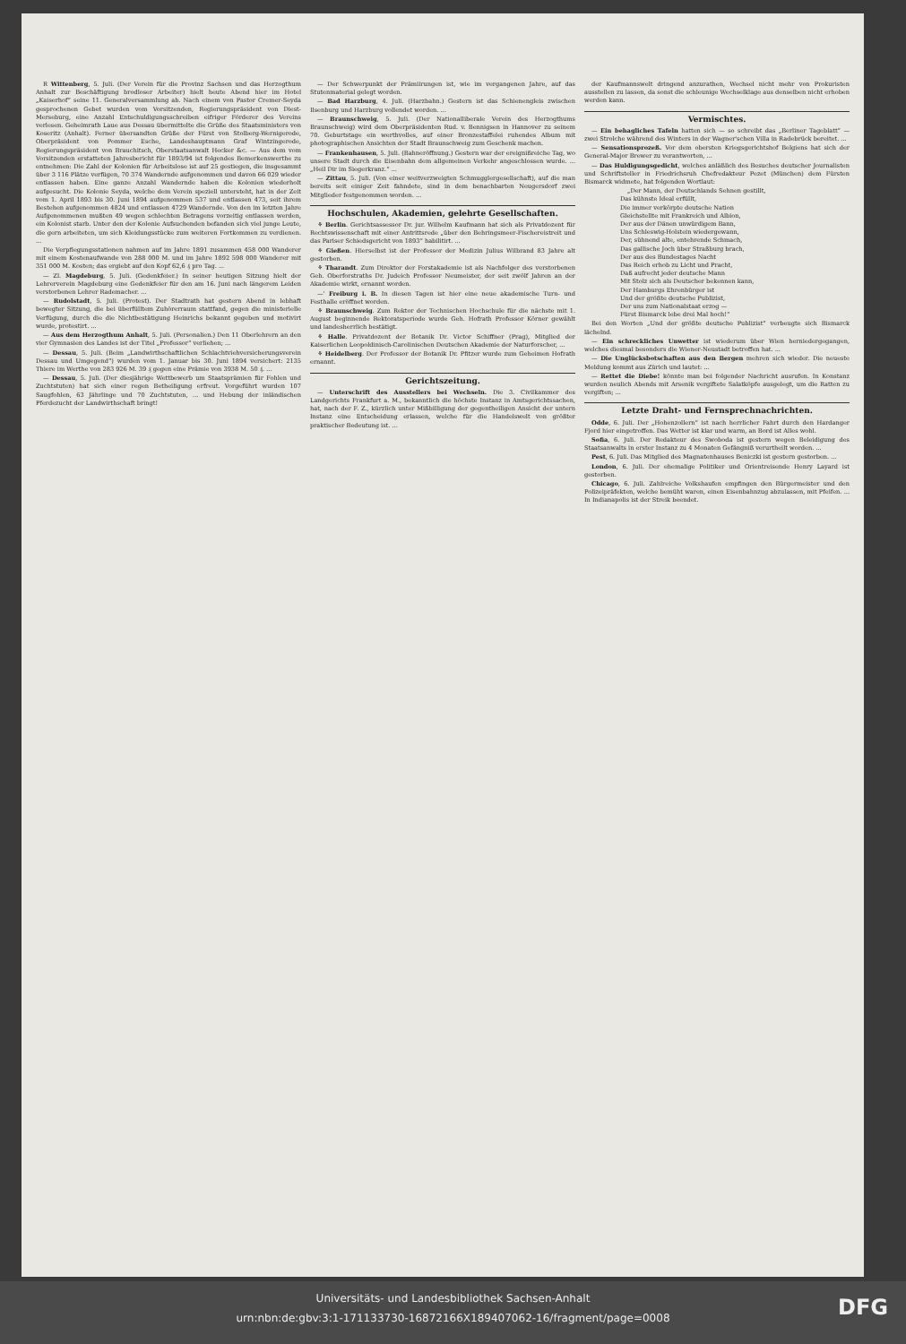R Wittenberg, 5. Juli. (Der Verein für die Provinz Sachsen und das Herzogthum Anhalt zur Beschäftigung brodloser Arbeiter) hielt heute Abend hier im Hotel „Kaiserhof“ seine 11. Generalversammlung ab. Nach einem von Pastor Cremer-Seyda gesprochenen Gebet wurden vom Vorsitzenden, Regierungspräsident von Diest-Merseburg, eine Anzahl Entschuldigungsschreiben eifriger Förderer des Vereins verlesen. Geheimrath Laue aus Dessau übermittelte die Grüße des Staatsministers von Koseritz (Anhalt). Ferner übersandten Grüße der Fürst von Stolberg-Wernigerode, Oberpräsident von Pommer Esche, Landeshauptmann Graf Wintzingerode, Regierungspräsident von Brauchitsch, Oberstaatsanwalt Hecker &c. — Aus dem vom Vorsitzenden erstatteten Jahresbericht für 1893/94 ist folgendes Bemerkenswerthe zu entnehmen: Die Zahl der Kolonien für Arbeitslose ist auf 25 gestiegen, die insgesammt über 3 116 Plätze verfügen, 70 374 Wandernde aufgenommen und davon 66 029 wieder entlassen haben. Eine ganze Anzahl Wandernde haben die Kolonien wiederholt aufgesucht. Die Kolonie Seyda, welche dem Verein speziell untersteht, hat in der Zeit vom 1. April 1893 bis 30. Juni 1894 aufgenommen 537 und entlassen 473, seit ihrem Bestehen aufgenommen 4824 und entlassen 4729 Wandernde. Von den im letzten Jahre Aufgenommenen mußten 49 wegen schlechten Betragens vorzeitig entlassen werden, ein Kolonist starb. Unter den der Kolonie Aufsuchenden befanden sich viel junge Leute, die gern arbeiteten, um sich Kleidungsstücke zum weiteren Fortkommen zu verdienen. ...
Die Verpflegungsstationen nahmen auf im Jahre 1891 zusammen 458 000 Wanderer mit einem Kostenaufwande von 288 000 M. und im Jahre 1892 598 000 Wanderer mit 351 000 M. Kosten; das ergiebt auf den Kopf 62,6 ₰ pro Tag. ...
— Zl. Magdeburg, 5. Juli. (Gedenkfeier.) In seiner heutigen Sitzung hielt der Lehrerverein Magdeburg eine Gedenkfeier für den am 16. Juni nach längerem Leiden verstorbenen Lehrer Rademacher. ...
— Rudolstadt, 5. Juli. (Protest). Der Stadtrath hat gestern Abend in lebhaft bewegter Sitzung, die bei überfülltem Zuhörerraum stattfand, gegen die ministerielle Verfügung, durch die die Nichtbestätigung Heinrichs bekannt gegeben und motivirt wurde, protestirt. ...
— Aus dem Herzogthum Anhalt, 5. Juli. (Personalien.) Den 11 Oberlehrern an den vier Gymnasien des Landes ist der Titel „Professor“ verliehen; ...
— Dessau, 5. Juli. (Beim „Landwirthschaftlichen Schlachtviehversicherungsverein Dessau und Umgegend“) wurden vom 1. Januar bis 30. Juni 1894 versichert: 2135 Thiere im Werthe von 283 926 M. 39 ₰ gegen eine Prämie von 3938 M. 50 ₰. ...
— Dessau, 5. Juli. (Der diesjährige Wettbewerb um Staatsprämien für Fohlen und Zuchtstuten) hat sich einer regen Betheiligung erfreut. Vorgeführt wurden 107 Saugfohlen, 63 Jährlinge und 70 Zuchtstuten, ... und Hebung der inländischen Pferdezucht der Landwirthschaft bringt!
— Der Schwerpunkt der Prämiirungen ist, wie im vergangenen Jahre, auf das Stutenmaterial gelegt worden.
— Bad Harzburg, 4. Juli. (Harzbahn.) Gestern ist das Schienengleis zwischen Ilsenburg und Harzburg vollendet worden. ...
— Braunschweig, 5. Juli. (Der Nationalliberale Verein des Herzogthums Braunschweig) wird dem Oberpräsidenten Rud. v. Bennigsen in Hannover zu seinem 70. Geburtstage ein werthvolles, auf einer Bronzestaffelei ruhendes Album mit photographischen Ansichten der Stadt Braunschweig zum Geschenk machen.
— Frankenhausen, 5. Juli. (Bahneröffnung.) Gestern war der ereignißreiche Tag, wo unsere Stadt durch die Eisenbahn dem allgemeinen Verkehr angeschlossen wurde. ... „Heil Dir im Siegerkranz.“ ...
— Zittau, 5. Juli. (Von einer weitverzweigten Schmugglergesellschaft), auf die man bereits seit einiger Zeit fahndete, sind in dem benachbarten Neugersdorf zwei Mitglieder festgenommen worden. ...
Hochschulen, Akademien, gelehrte Gesellschaften.
⚘ Berlin. Gerichtsassessor Dr. jur. Wilhelm Kaufmann hat sich als Privatdozent für Rechtswissenschaft mit einer Antrittsrede „über den Behringsmeer-Fischereistreit und das Pariser Schiedsgericht von 1893“ habilitirt. ...
⚘ Gießen. Hierselbst ist der Professor der Medizin Julius Wilbrand 83 Jahre alt gestorben.
⚘ Tharandt. Zum Direktor der Forstakademie ist als Nachfolger des verstorbenen Geh. Oberforstraths Dr. Judeich Professor Neumeister, der seit zwölf Jahren an der Akademie wirkt, ernannt worden.
—' Freiburg i. B. In diesen Tagen ist hier eine neue akademische Turn- und Festhalle eröffnet worden.
⚘ Braunschweig. Zum Rektor der Technischen Hochschule für die nächste mit 1. August beginnende Rektoratsperiode wurde Geh. Hofrath Professor Körner gewählt und landesherrlich bestätigt.
⚘ Halle. Privatdozent der Botanik Dr. Victor Schiffner (Prag), Mitglied der Kaiserlichen Leopoldinisch-Carolinischen Deutschen Akademie der Naturforscher, ...
⚘ Heidelberg. Der Professor der Botanik Dr. Pfitzer wurde zum Geheimen Hofrath ernannt.
Gerichtszeitung.
— Unterschrift des Ausstellers bei Wechseln. Die 3. Civilkammer des Landgerichts Frankfurt a. M., bekanntlich die höchste Instanz in Amtsgerichtssachen, hat, nach der F. Z., kürzlich unter Mißbilligung der gegentheiligen Ansicht der untern Instanz eine Entscheidung erlassen, welche für die Handelswelt von größter praktischer Bedeutung ist. ...
der Kaufmannswelt dringend anzurathen, Wechsel nicht mehr von Prokuristen ausstellen zu lassen, da sonst die schleunige Wechselklage aus denselben nicht erhoben werden kann.
Vermischtes.
— Ein behagliches Tafeln hatten sich — so schreibt das „Berliner Tageblatt“ — zwei Strolche während des Winters in der Wagner'schen Villa in Radebrück bereitet. ...
— Sensationsprozeß. Vor dem obersten Kriegsgerichtshof Belgiens hat sich der General-Major Brewer zu verantworten, ...
— Das Huldigungsgedicht, welches anläßlich des Besuches deutscher Journalisten und Schriftsteller in Friedrichsruh Chefredakteur Pezet (München) dem Fürsten Bismarck widmete, hat folgenden Wortlaut:
„Der Mann, der Deutschlands Sehnen gestillt,
Das kühnste Ideal erfüllt,
Die immer verkörpte deutsche Nation
Gleichstellte mit Frankreich und Albion,
Der aus der Dänen unwürdigem Bann,
Uns Schleswig-Holstein wiedergewann,
Der, sühnend alte, entehrende Schmach,
Das gallische Joch über Straßburg brach,
Der aus des Bundestages Nacht
Das Reich erhob zu Licht und Pracht,
Daß aufrecht jeder deutsche Mann
Mit Stolz sich als Deutscher bekennen kann,
Der Hamburgs Ehrenbürger ist
Und der größte deutsche Publizist,
Der uns zum Nationalstaat erzog —
Fürst Bismarck lebe drei Mal hoch!“
Bei den Worten „Und der größte deutsche Publizist“ verbeugte sich Bismarck lächelnd.
— Ein schreckliches Unwetter ist wiederum über Wien herniedergegangen, welches diesmal besonders die Wiener-Neustadt betroffen hat. ...
— Die Unglücksbotschaften aus den Bergen mehren sich wieder. Die neueste Meldung kommt aus Zürich und lautet: ...
— Rettet die Diebe! könnte man bei folgender Nachricht ausrufen. In Konstanz wurden neulich Abends mit Arsenik vergiftete Salatköpfe ausgelegt, um die Ratten zu vergiften; ...
Letzte Draht- und Fernsprechnachrichten.
Odde, 6. Juli. Der „Hohenzollern“ ist nach herrlicher Fahrt durch den Hardanger Fjord hier eingetroffen. Das Wetter ist klar und warm, an Bord ist Alles wohl.
Sofia, 6. Juli. Der Redakteur des Swoboda ist gestern wegen Beleidigung des Staatsanwalts in erster Instanz zu 4 Monaten Gefängniß verurtheilt worden. ...
Pest, 6. Juli. Das Mitglied des Magnatenhauses Beniczki ist gestern gestorben. ...
London, 6. Juli. Der ehemalige Politiker und Orientreisende Henry Layard ist gestorben.
Chicago, 6. Juli. Zahlreiche Volkshaufen empfingen den Bürgermeister und den Polizeipräfekten, welche bemüht waren, einen Eisenbahnzug abzulassen, mit Pfeifen. ... In Indianapolis ist der Streik beendet.
Universitäts- und Landesbibliothek Sachsen-Anhalt
urn:nbn:de:gbv:3:1-171133730-16872166X189407062-16/fragment/page=0008
DFG